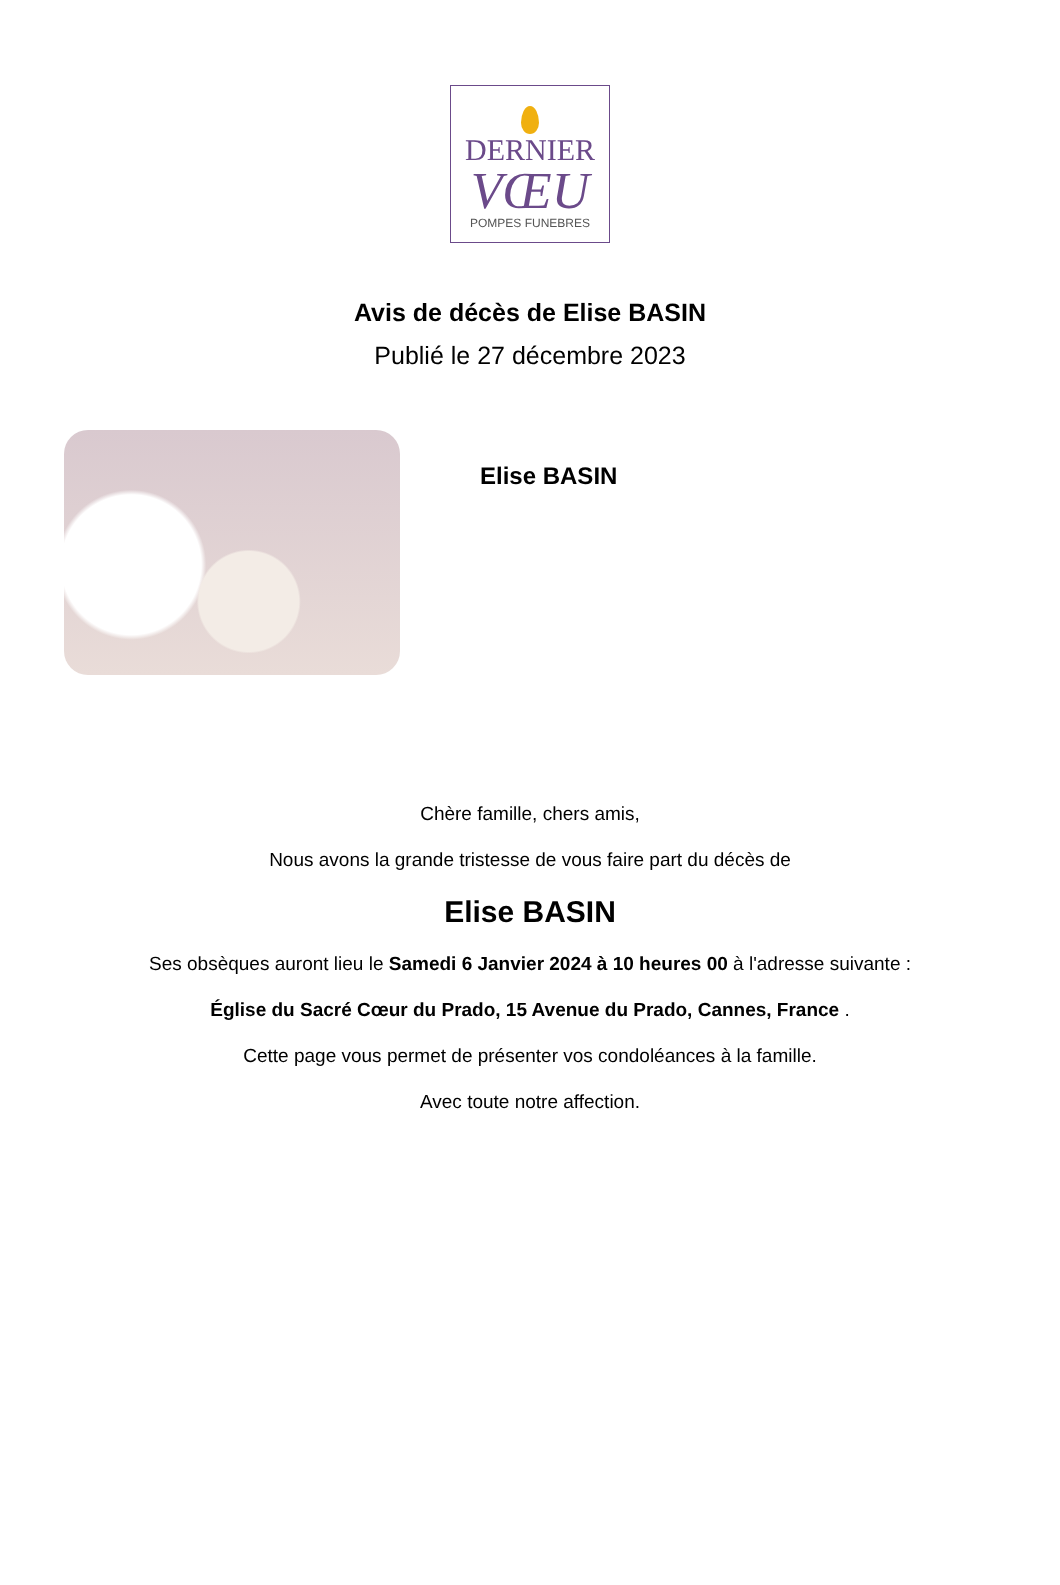DERNIER
VŒU
POMPES FUNEBRES
Avis de décès de Elise BASIN
Publié le 27 décembre 2023
Elise BASIN
Chère famille, chers amis,
Nous avons la grande tristesse de vous faire part du décès de
Elise BASIN
Ses obsèques auront lieu le Samedi 6 Janvier 2024 à 10 heures 00 à l'adresse suivante :
Église du Sacré Cœur du Prado, 15 Avenue du Prado, Cannes, France .
Cette page vous permet de présenter vos condoléances à la famille.
Avec toute notre affection.